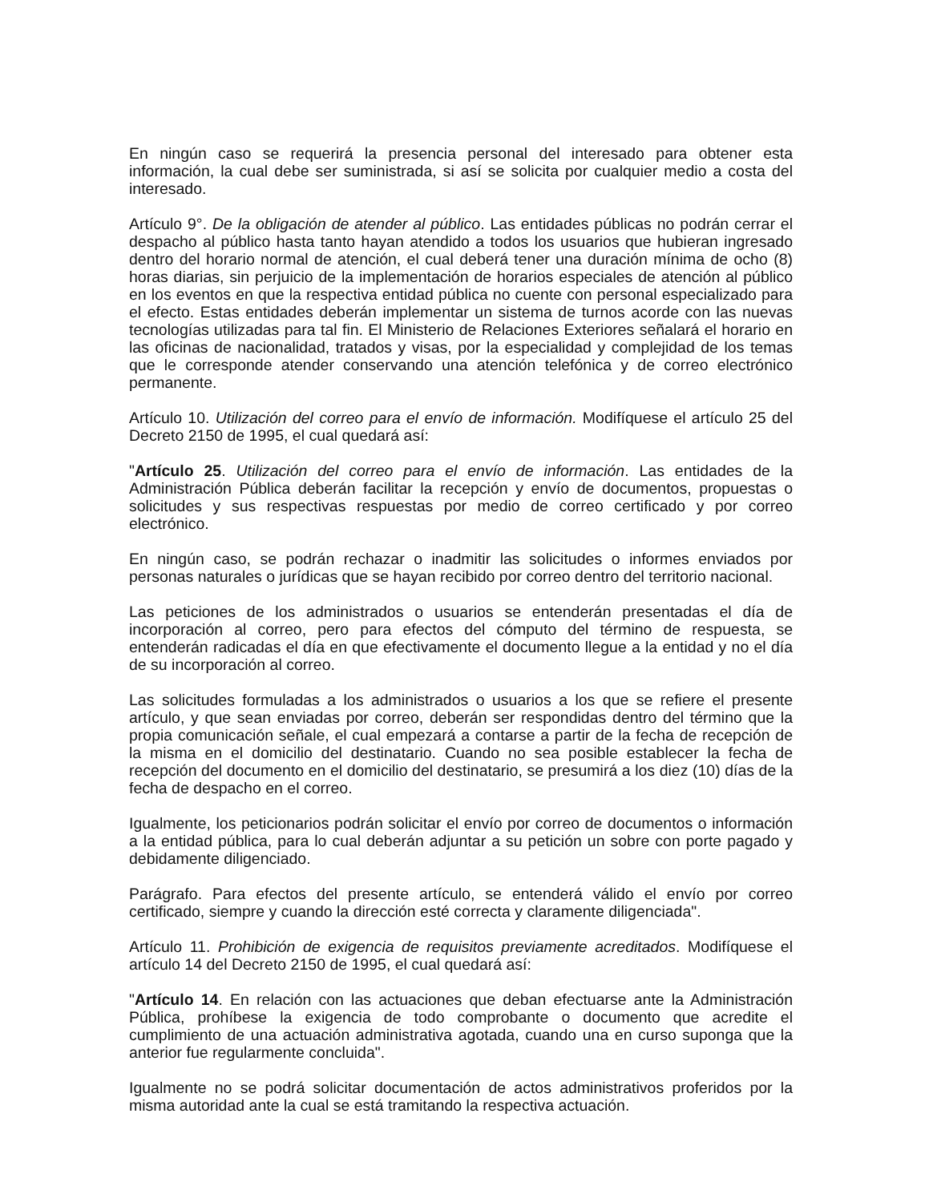En ningún caso se requerirá la presencia personal del interesado para obtener esta información, la cual debe ser suministrada, si así se solicita por cualquier medio a costa del interesado.
Artículo 9°. De la obligación de atender al público. Las entidades públicas no podrán cerrar el despacho al público hasta tanto hayan atendido a todos los usuarios que hubieran ingresado dentro del horario normal de atención, el cual deberá tener una duración mínima de ocho (8) horas diarias, sin perjuicio de la implementación de horarios especiales de atención al público en los eventos en que la respectiva entidad pública no cuente con personal especializado para el efecto. Estas entidades deberán implementar un sistema de turnos acorde con las nuevas tecnologías utilizadas para tal fin. El Ministerio de Relaciones Exteriores señalará el horario en las oficinas de nacionalidad, tratados y visas, por la especialidad y complejidad de los temas que le corresponde atender conservando una atención telefónica y de correo electrónico permanente.
Artículo 10. Utilización del correo para el envío de información. Modifíquese el artículo 25 del Decreto 2150 de 1995, el cual quedará así:
"Artículo 25. Utilización del correo para el envío de información. Las entidades de la Administración Pública deberán facilitar la recepción y envío de documentos, propuestas o solicitudes y sus respectivas respuestas por medio de correo certificado y por correo electrónico.
En ningún caso, se podrán rechazar o inadmitir las solicitudes o informes enviados por personas naturales o jurídicas que se hayan recibido por correo dentro del territorio nacional.
Las peticiones de los administrados o usuarios se entenderán presentadas el día de incorporación al correo, pero para efectos del cómputo del término de respuesta, se entenderán radicadas el día en que efectivamente el documento llegue a la entidad y no el día de su incorporación al correo.
Las solicitudes formuladas a los administrados o usuarios a los que se refiere el presente artículo, y que sean enviadas por correo, deberán ser respondidas dentro del término que la propia comunicación señale, el cual empezará a contarse a partir de la fecha de recepción de la misma en el domicilio del destinatario. Cuando no sea posible establecer la fecha de recepción del documento en el domicilio del destinatario, se presumirá a los diez (10) días de la fecha de despacho en el correo.
Igualmente, los peticionarios podrán solicitar el envío por correo de documentos o información a la entidad pública, para lo cual deberán adjuntar a su petición un sobre con porte pagado y debidamente diligenciado.
Parágrafo. Para efectos del presente artículo, se entenderá válido el envío por correo certificado, siempre y cuando la dirección esté correcta y claramente diligenciada".
Artículo 11. Prohibición de exigencia de requisitos previamente acreditados. Modifíquese el artículo 14 del Decreto 2150 de 1995, el cual quedará así:
"Artículo 14. En relación con las actuaciones que deban efectuarse ante la Administración Pública, prohíbese la exigencia de todo comprobante o documento que acredite el cumplimiento de una actuación administrativa agotada, cuando una en curso suponga que la anterior fue regularmente concluida".
Igualmente no se podrá solicitar documentación de actos administrativos proferidos por la misma autoridad ante la cual se está tramitando la respectiva actuación.